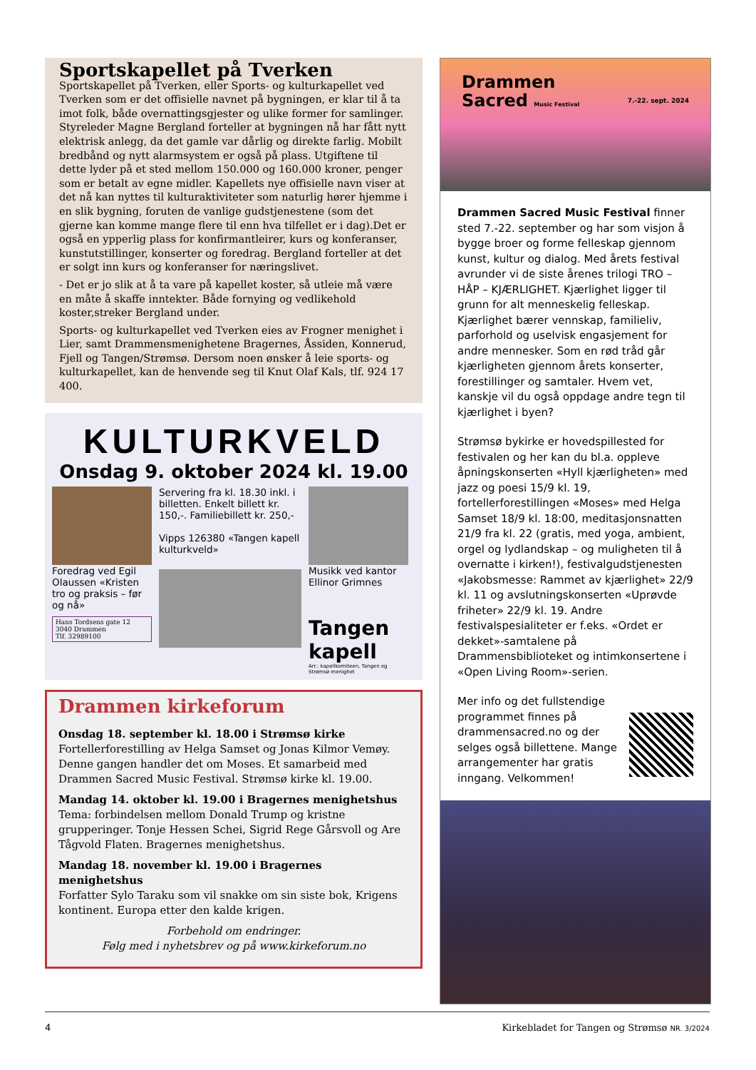Sportskapellet på Tverken
Sportskapellet på Tverken, eller Sports- og kulturkapellet ved Tverken som er det offisielle navnet på bygningen, er klar til å ta imot folk, både overnattingsgjester og ulike former for samlinger. Styreleder Magne Bergland forteller at bygningen nå har fått nytt elektrisk anlegg, da det gamle var dårlig og direkte farlig. Mobilt bredbånd og nytt alarmsystem er også på plass. Utgiftene til dette lyder på et sted mellom 150.000 og 160.000 kroner, penger som er betalt av egne midler. Kapellets nye offisielle navn viser at det nå kan nyttes til kulturaktiviteter som naturlig hører hjemme i en slik bygning, foruten de vanlige gudstjenestene (som det gjerne kan komme mange flere til enn hva tilfellet er i dag).Det er også en ypperlig plass for konfirmantleirer, kurs og konferanser, kunstutstillinger, konserter og foredrag. Bergland forteller at det er solgt inn kurs og konferanser for næringslivet.
- Det er jo slik at å ta vare på kapellet koster, så utleie må være en måte å skaffe inntekter. Både fornying og vedlikehold koster,streker Bergland under.
Sports- og kulturkapellet ved Tverken eies av Frogner menighet i Lier, samt Drammensmenighetene Bragernes, Åssiden, Konnerud, Fjell og Tangen/Strømsø. Dersom noen ønsker å leie sports- og kulturkapellet, kan de henvende seg til Knut Olaf Kals, tlf. 924 17 400.
KULTURKVELD
Onsdag 9. oktober 2024 kl. 19.00
Foredrag ved Egil Olaussen «Kristen tro og praksis – før og nå»
Hans Tordsens gate 12
3040 Drammen
Tlf. 32989100
Servering fra kl. 18.30 inkl. i billetten. Enkelt billett kr. 150,-. Familiebillett kr. 250,-
Vipps 126380 «Tangen kapell kulturkveld»
Musikk ved kantor Ellinor Grimnes
Tangen kapell
Arr.: kapellkomiteen, Tangen og Strømsø menighet
Drammen kirkeforum
Onsdag 18. september kl. 18.00 i Strømsø kirke
Fortellerforestilling av Helga Samset og Jonas Kilmor Vemøy. Denne gangen handler det om Moses. Et samarbeid med Drammen Sacred Music Festival. Strømsø kirke kl. 19.00.
Mandag 14. oktober kl. 19.00 i Bragernes menighetshus
Tema: forbindelsen mellom Donald Trump og kristne grupperinger. Tonje Hessen Schei, Sigrid Rege Gårsvoll og Are Tågvold Flaten. Bragernes menighetshus.
Mandag 18. november kl. 19.00 i Bragernes menighetshus
Forfatter Sylo Taraku som vil snakke om sin siste bok, Krigens kontinent. Europa etter den kalde krigen.
Forbehold om endringer.
Følg med i nyhetsbrev og på www.kirkeforum.no
Drammen
Sacred Music Festival 7.-22. sept. 2024
Drammen Sacred Music Festival finner sted 7.-22. september og har som visjon å bygge broer og forme felleskap gjennom kunst, kultur og dialog. Med årets festival avrunder vi de siste årenes trilogi TRO – HÅP – KJÆRLIGHET. Kjærlighet ligger til grunn for alt menneskelig felleskap. Kjærlighet bærer vennskap, familieliv, parforhold og uselvisk engasjement for andre mennesker. Som en rød tråd går kjærligheten gjennom årets konserter, forestillinger og samtaler. Hvem vet, kanskje vil du også oppdage andre tegn til kjærlighet i byen?
Strømsø bykirke er hovedspillested for festivalen og her kan du bl.a. oppleve åpningskonserten «Hyll kjærligheten» med jazz og poesi 15/9 kl. 19, fortellerforestillingen «Moses» med Helga Samset 18/9 kl. 18:00, meditasjonsnatten 21/9 fra kl. 22 (gratis, med yoga, ambient, orgel og lydlandskap – og muligheten til å overnatte i kirken!), festivalgudstjenesten «Jakobsmesse: Rammet av kjærlighet» 22/9 kl. 11 og avslutningskonserten «Uprøvde friheter» 22/9 kl. 19. Andre festivalspesialiteter er f.eks. «Ordet er dekket»-samtalene på Drammensbiblioteket og intimkonsertene i «Open Living Room»-serien.
Mer info og det fullstendige programmet finnes på drammensacred.no og der selges også billettene. Mange arrangementer har gratis inngang. Velkommen!
4 Kirkebladet for Tangen og Strømsø NR. 3/2024